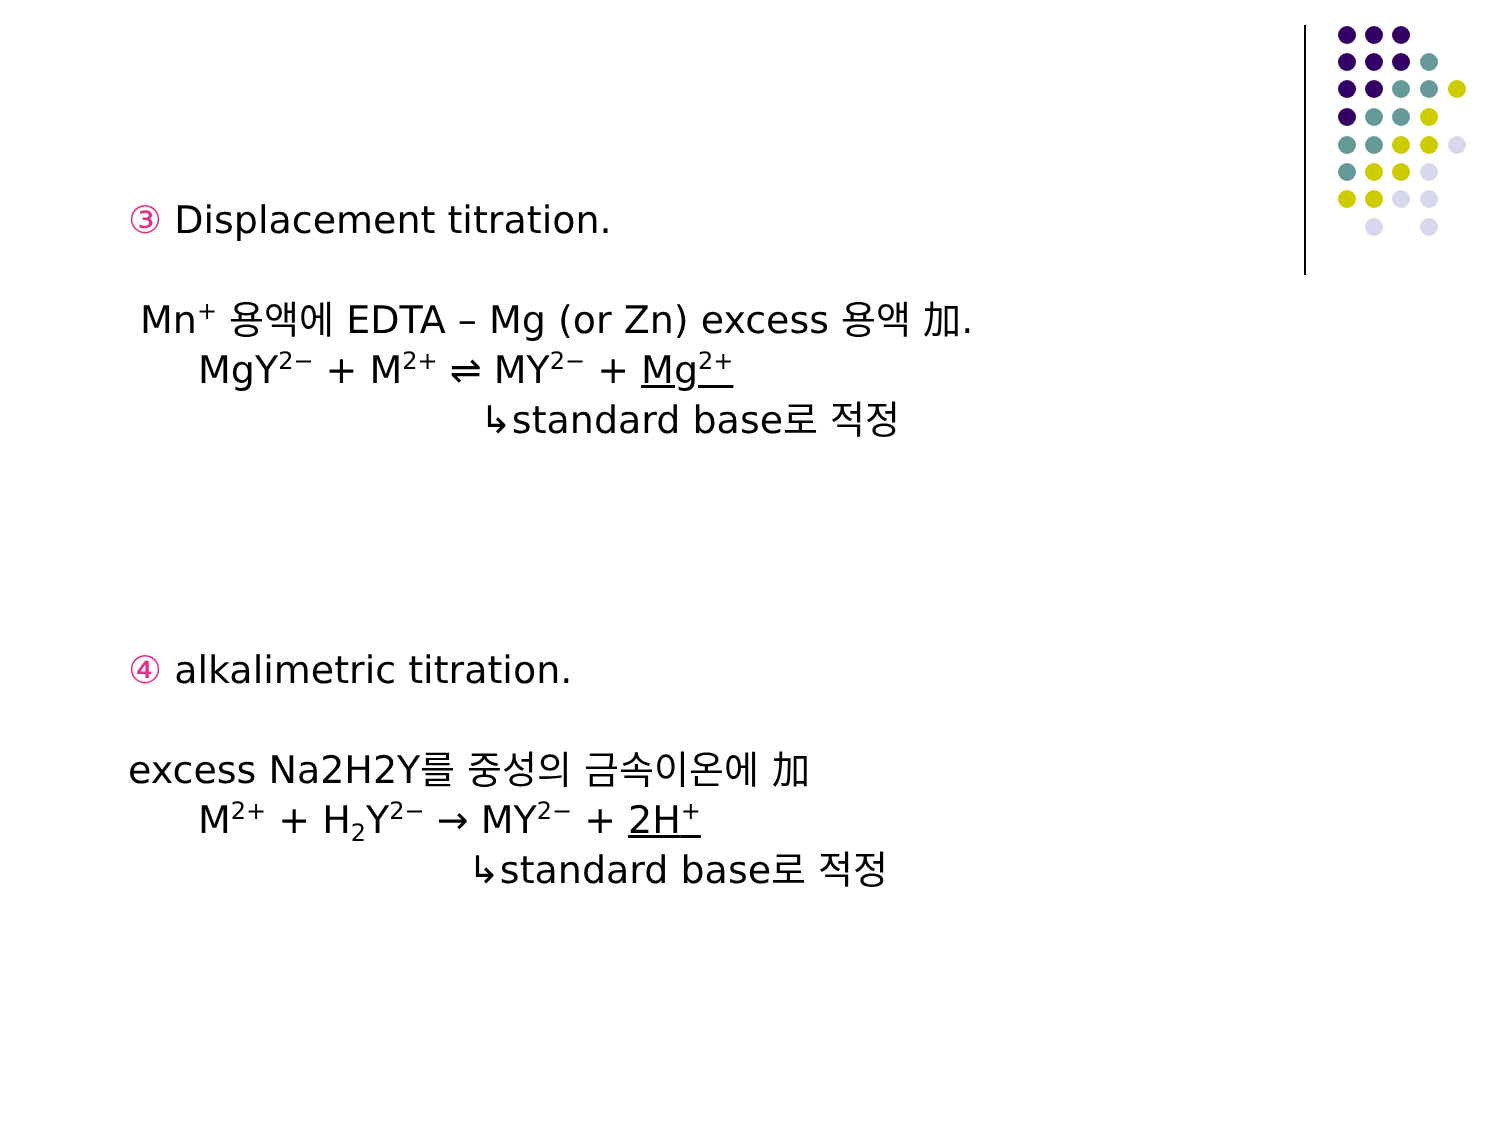③ Displacement titration.
Mn<sup>+</sup> 용액에 EDTA – Mg (or Zn) excess 용액 加.
MgY<sup>2−</sup> + M<sup>2+</sup> ⇌ MY<sup>2−</sup> + Mg<sup>2+</sup>
↳standard base로 적정
④ alkalimetric titration.
excess Na2H2Y를 중성의 금속이온에 加
M<sup>2+</sup> + H<sub>2</sub>Y<sup>2−</sup> → MY<sup>2−</sup> + 2H<sup>+</sup>
↳standard base로 적정